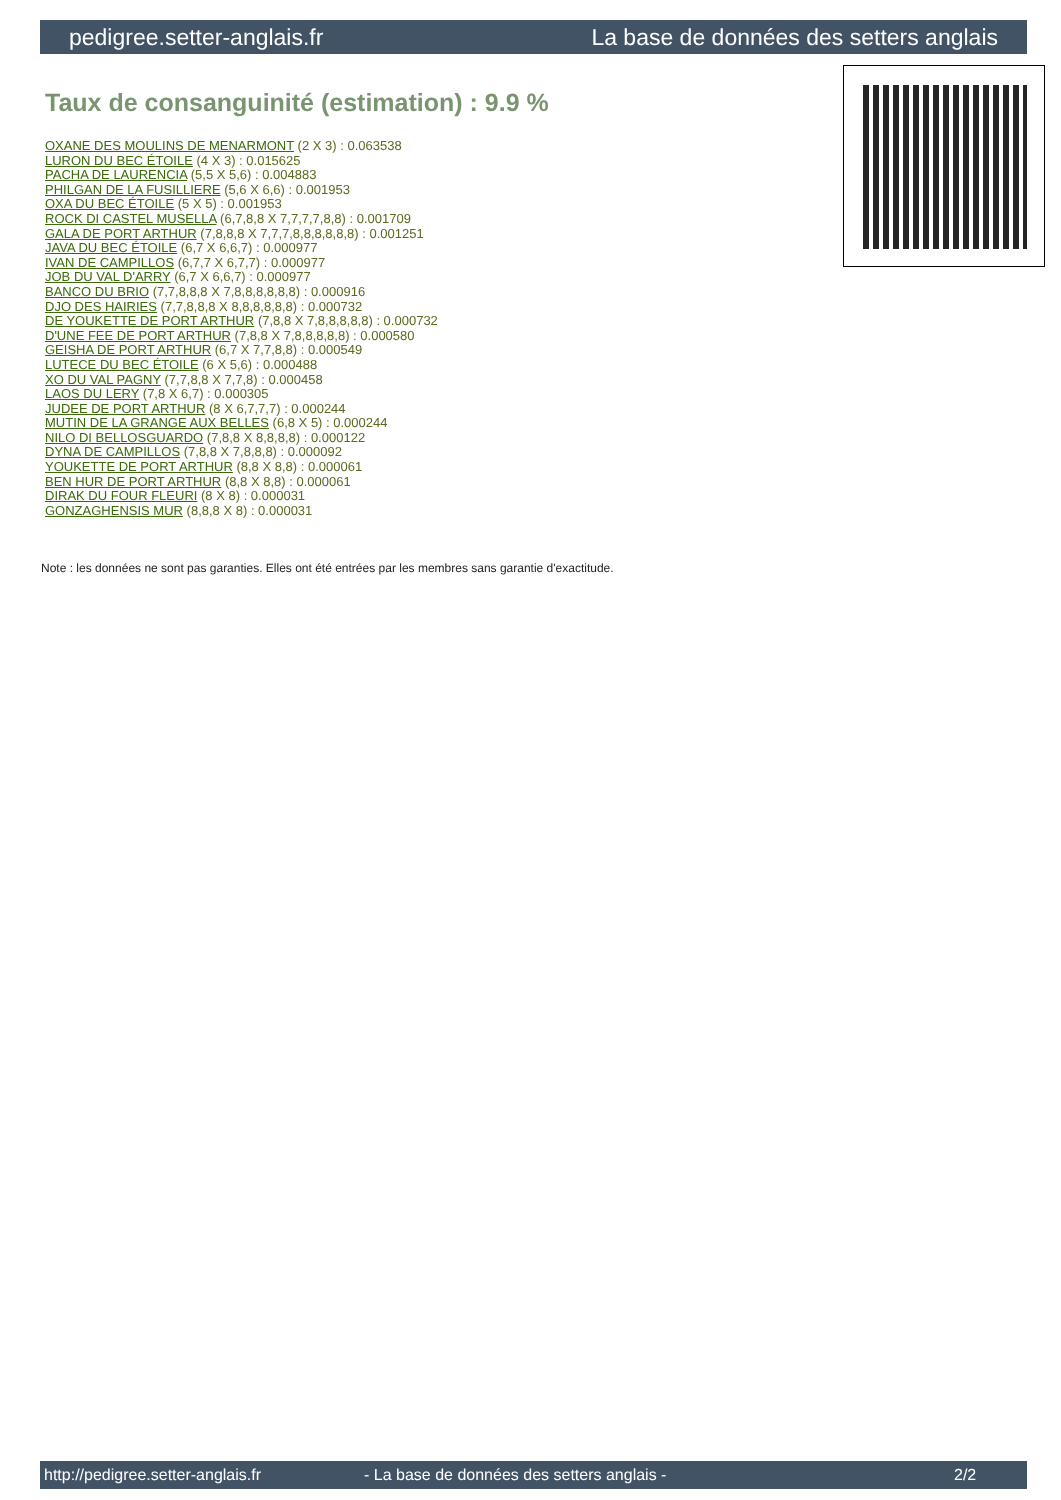pedigree.setter-anglais.fr La base de données des setters anglais
Taux de consanguinité (estimation) : 9.9 %
OXANE DES MOULINS DE MENARMONT (2 X 3) : 0.063538
LURON DU BEC ÉTOILE (4 X 3) : 0.015625
PACHA DE LAURENCIA (5,5 X 5,6) : 0.004883
PHILGAN DE LA FUSILLIERE (5,6 X 6,6) : 0.001953
OXA DU BEC ÉTOILE (5 X 5) : 0.001953
ROCK DI CASTEL MUSELLA (6,7,8,8 X 7,7,7,7,8,8) : 0.001709
GALA DE PORT ARTHUR (7,8,8,8 X 7,7,7,8,8,8,8,8,8) : 0.001251
JAVA DU BEC ÉTOILE (6,7 X 6,6,7) : 0.000977
IVAN DE CAMPILLOS (6,7,7 X 6,7,7) : 0.000977
JOB DU VAL D'ARRY (6,7 X 6,6,7) : 0.000977
BANCO DU BRIO (7,7,8,8,8 X 7,8,8,8,8,8,8) : 0.000916
DJO DES HAIRIES (7,7,8,8,8 X 8,8,8,8,8,8) : 0.000732
DE YOUKETTE DE PORT ARTHUR (7,8,8 X 7,8,8,8,8,8) : 0.000732
D'UNE FEE DE PORT ARTHUR (7,8,8 X 7,8,8,8,8,8) : 0.000580
GEISHA DE PORT ARTHUR (6,7 X 7,7,8,8) : 0.000549
LUTECE DU BEC ÉTOILE (6 X 5,6) : 0.000488
XO DU VAL PAGNY (7,7,8,8 X 7,7,8) : 0.000458
LAOS DU LERY (7,8 X 6,7) : 0.000305
JUDEE DE PORT ARTHUR (8 X 6,7,7,7) : 0.000244
MUTIN DE LA GRANGE AUX BELLES (6,8 X 5) : 0.000244
NILO DI BELLOSGUARDO (7,8,8 X 8,8,8,8) : 0.000122
DYNA DE CAMPILLOS (7,8,8 X 7,8,8,8) : 0.000092
YOUKETTE DE PORT ARTHUR (8,8 X 8,8) : 0.000061
BEN HUR DE PORT ARTHUR (8,8 X 8,8) : 0.000061
DIRAK DU FOUR FLEURI (8 X 8) : 0.000031
GONZAGHENSIS MUR (8,8,8 X 8) : 0.000031
Note : les données ne sont pas garanties. Elles ont été entrées par les membres sans garantie d'exactitude.
http://pedigree.setter-anglais.fr - La base de données des setters anglais - 2/2